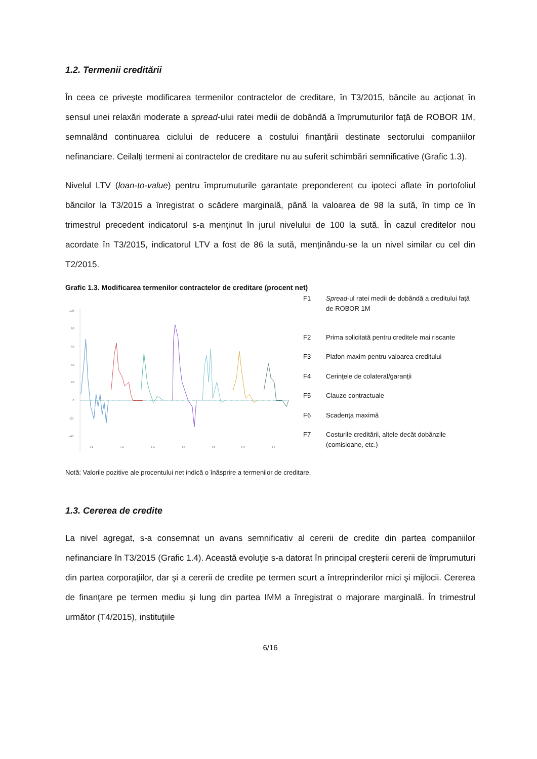1.2. Termenii creditării
În ceea ce priveşte modificarea termenilor contractelor de creditare, în T3/2015, băncile au acţionat în sensul unei relaxări moderate a spread-ului ratei medii de dobândă a împrumuturilor faţă de ROBOR 1M, semnalând continuarea ciclului de reducere a costului finanţării destinate sectorului companiilor nefinanciare. Ceilalți termeni ai contractelor de creditare nu au suferit schimbări semnificative (Grafic 1.3).
Nivelul LTV (loan-to-value) pentru împrumuturile garantate preponderent cu ipoteci aflate în portofoliul băncilor la T3/2015 a înregistrat o scădere marginală, până la valoarea de 98 la sută, în timp ce în trimestrul precedent indicatorul s-a menţinut în jurul nivelului de 100 la sută. În cazul creditelor nou acordate în T3/2015, indicatorul LTV a fost de 86 la sută, menținându-se la un nivel similar cu cel din T2/2015.
Grafic 1.3. Modificarea termenilor contractelor de creditare (procent net)
100
80
60
40
20
0
-20
-40
F1
F2
F3
F4
F5
F6
F7
| F1 | Spread -ul ratei medii de dobândă a creditului faţă de ROBOR 1M |
| F2 | Prima solicitată pentru creditele mai riscante |
| F3 | Plafon maxim pentru valoarea creditului |
| F4 | Cerinţele de colateral/garanţii |
| F5 | Clauze contractuale |
| F6 | Scadenţa maximă |
| F7 | Costurile creditării, altele decât dobânzile (comisioane, etc.) |
Notă: Valorile pozitive ale procentului net indică o înăsprire a termenilor de creditare.
1.3. Cererea de credite
La nivel agregat, s-a consemnat un avans semnificativ al cererii de credite din partea companiilor nefinanciare în T3/2015 (Grafic 1.4). Această evoluţie s-a datorat în principal creşterii cererii de împrumuturi din partea corporaţiilor, dar şi a cererii de credite pe termen scurt a întreprinderilor mici şi mijlocii. Cererea de finanţare pe termen mediu şi lung din partea IMM a înregistrat o majorare marginală. În trimestrul următor (T4/2015), instituţiile
6/16